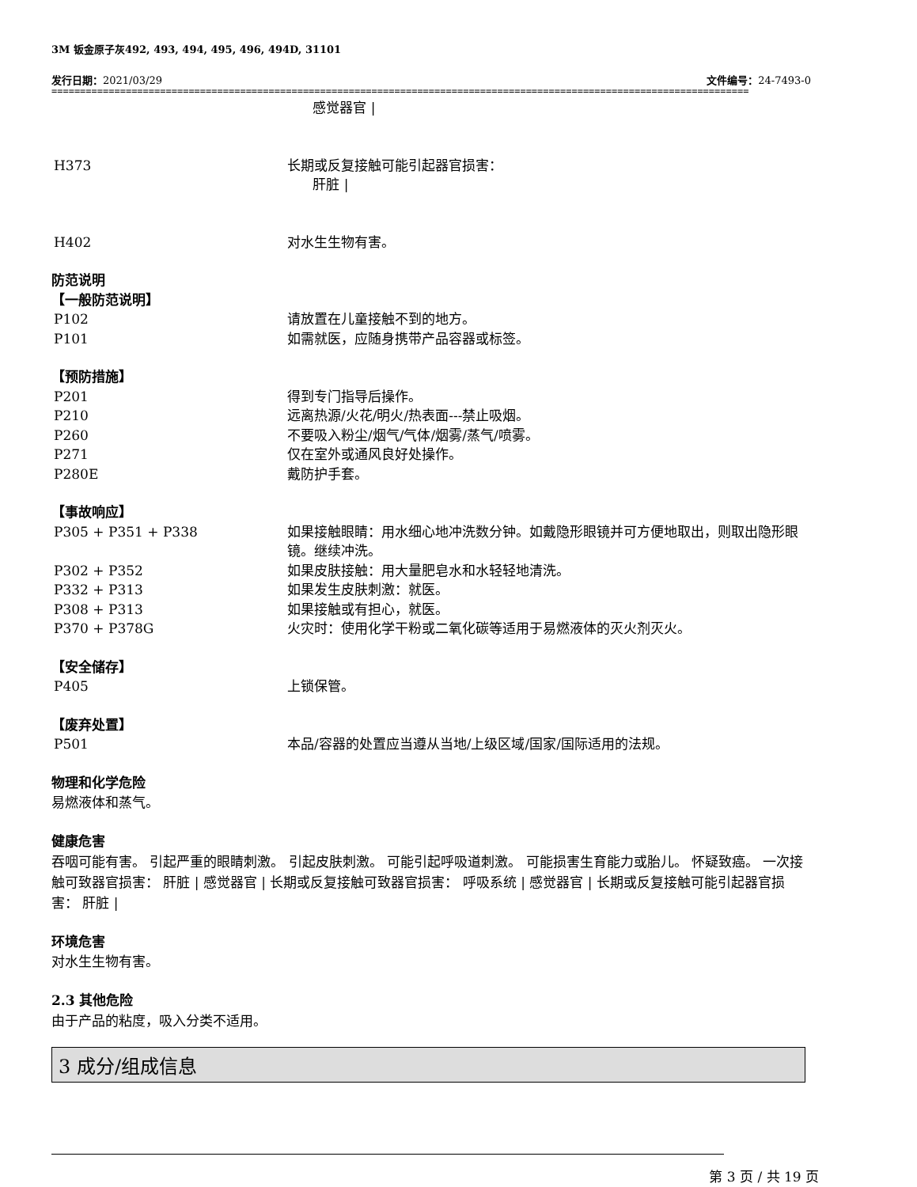3M 钣金原子灰492, 493, 494, 495, 496, 494D, 31101
发行日期：2021/03/29 文件编号：24-7493-0
==========================================================================================================================
感觉器官 |
H373 长期或反复接触可能引起器官损害：
肝脏 |
H402 对水生生物有害。
防范说明
【一般防范说明】
P102 请放置在儿童接触不到的地方。
P101 如需就医，应随身携带产品容器或标签。
【预防措施】
P201 得到专门指导后操作。
P210 远离热源/火花/明火/热表面---禁止吸烟。
P260 不要吸入粉尘/烟气/气体/烟雾/蒸气/喷雾。
P271 仅在室外或通风良好处操作。
P280E 戴防护手套。
【事故响应】
P305 + P351 + P338 如果接触眼睛：用水细心地冲洗数分钟。如戴隐形眼镜并可方便地取出，则取出隐形眼镜。继续冲洗。
P302 + P352 如果皮肤接触：用大量肥皂水和水轻轻地清洗。
P332 + P313 如果发生皮肤刺激：就医。
P308 + P313 如果接触或有担心，就医。
P370 + P378G 火灾时：使用化学干粉或二氧化碳等适用于易燃液体的灭火剂灭火。
【安全储存】
P405 上锁保管。
【废弃处置】
P501 本品/容器的处置应当遵从当地/上级区域/国家/国际适用的法规。
物理和化学危险
易燃液体和蒸气。
健康危害
吞咽可能有害。 引起严重的眼睛刺激。 引起皮肤刺激。 可能引起呼吸道刺激。 可能损害生育能力或胎儿。 怀疑致癌。 一次接触可致器官损害： 肝脏 | 感觉器官 | 长期或反复接触可致器官损害： 呼吸系统 | 感觉器官 | 长期或反复接触可能引起器官损害： 肝脏 |
环境危害
对水生生物有害。
2.3 其他危险
由于产品的粘度，吸入分类不适用。
3 成分/组成信息
第 3 页 / 共 19 页